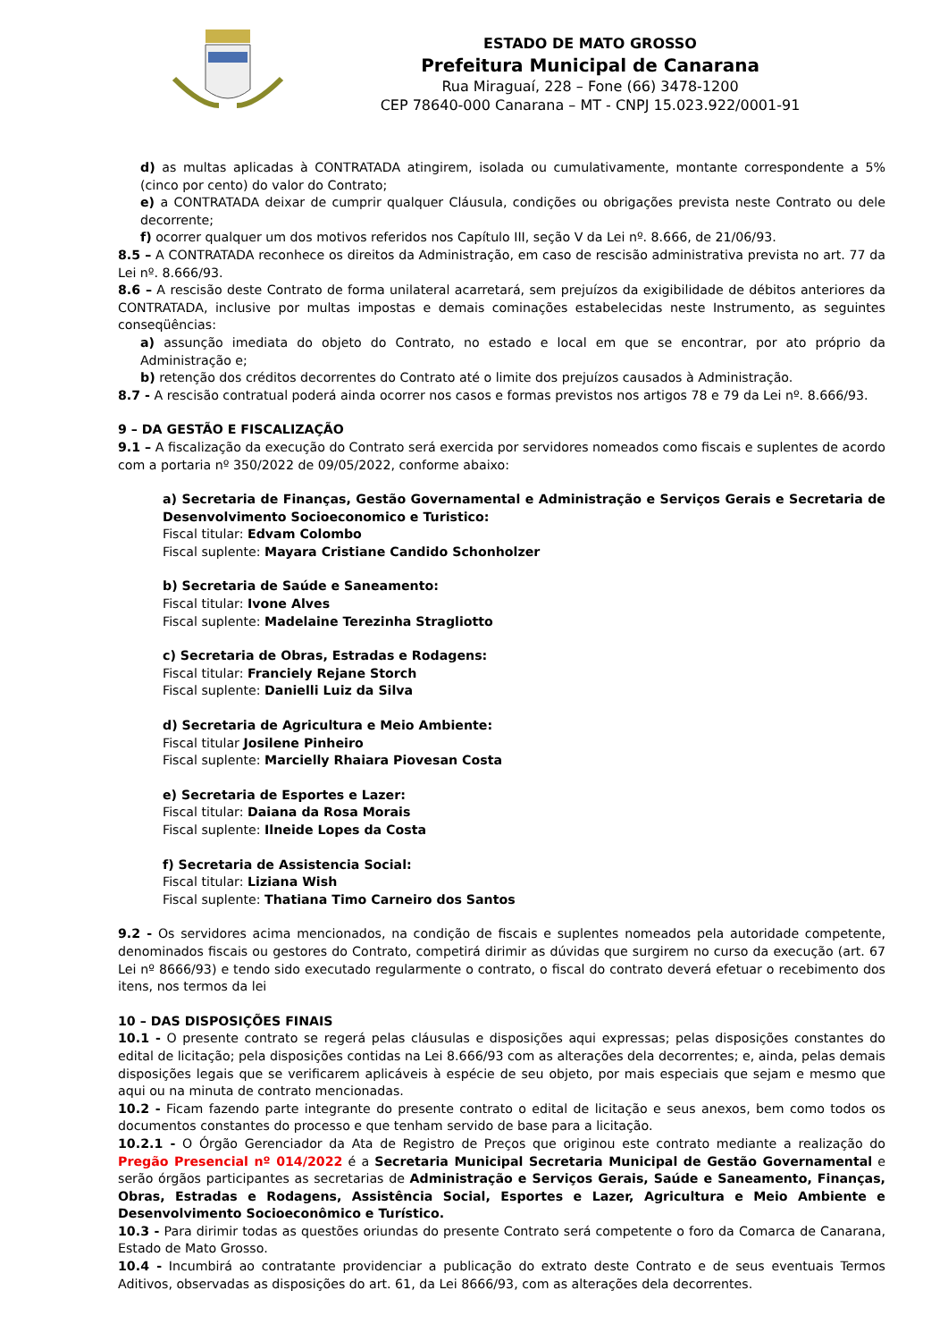ESTADO DE MATO GROSSO
Prefeitura Municipal de Canarana
Rua Miraguaí, 228 – Fone (66) 3478-1200
CEP 78640-000 Canarana – MT - CNPJ 15.023.922/0001-91
d) as multas aplicadas à CONTRATADA atingirem, isolada ou cumulativamente, montante correspondente a 5% (cinco por cento) do valor do Contrato;
e) a CONTRATADA deixar de cumprir qualquer Cláusula, condições ou obrigações prevista neste Contrato ou dele decorrente;
f) ocorrer qualquer um dos motivos referidos nos Capítulo III, seção V da Lei nº. 8.666, de 21/06/93.
8.5 – A CONTRATADA reconhece os direitos da Administração, em caso de rescisão administrativa prevista no art. 77 da Lei nº. 8.666/93.
8.6 – A rescisão deste Contrato de forma unilateral acarretará, sem prejuízos da exigibilidade de débitos anteriores da CONTRATADA, inclusive por multas impostas e demais cominações estabelecidas neste Instrumento, as seguintes conseqüências:
a) assunção imediata do objeto do Contrato, no estado e local em que se encontrar, por ato próprio da Administração e;
b) retenção dos créditos decorrentes do Contrato até o limite dos prejuízos causados à Administração.
8.7 - A rescisão contratual poderá ainda ocorrer nos casos e formas previstos nos artigos 78 e 79 da Lei nº. 8.666/93.
9 – DA GESTÃO E FISCALIZAÇÃO
9.1 – A fiscalização da execução do Contrato será exercida por servidores nomeados como fiscais e suplentes de acordo com a portaria nº 350/2022 de 09/05/2022, conforme abaixo:
a) Secretaria de Finanças, Gestão Governamental e Administração e Serviços Gerais e Secretaria de Desenvolvimento Socioeconomico e Turistico:
Fiscal titular: Edvam Colombo
Fiscal suplente: Mayara Cristiane Candido Schonholzer
b) Secretaria de Saúde e Saneamento:
Fiscal titular: Ivone Alves
Fiscal suplente: Madelaine Terezinha Stragliotto
c) Secretaria de Obras, Estradas e Rodagens:
Fiscal titular: Franciely Rejane Storch
Fiscal suplente: Danielli Luiz da Silva
d) Secretaria de Agricultura e Meio Ambiente:
Fiscal titular Josilene Pinheiro
Fiscal suplente: Marcielly Rhaiara Piovesan Costa
e) Secretaria de Esportes e Lazer:
Fiscal titular: Daiana da Rosa Morais
Fiscal suplente: Ilneide Lopes da Costa
f) Secretaria de Assistencia Social:
Fiscal titular: Liziana Wish
Fiscal suplente: Thatiana Timo Carneiro dos Santos
9.2 - Os servidores acima mencionados, na condição de fiscais e suplentes nomeados pela autoridade competente, denominados fiscais ou gestores do Contrato, competirá dirimir as dúvidas que surgirem no curso da execução (art. 67 Lei nº 8666/93) e tendo sido executado regularmente o contrato, o fiscal do contrato deverá efetuar o recebimento dos itens, nos termos da lei
10 – DAS DISPOSIÇÕES FINAIS
10.1 - O presente contrato se regerá pelas cláusulas e disposições aqui expressas; pelas disposições constantes do edital de licitação; pela disposições contidas na Lei 8.666/93 com as alterações dela decorrentes; e, ainda, pelas demais disposições legais que se verificarem aplicáveis à espécie de seu objeto, por mais especiais que sejam e mesmo que aqui ou na minuta de contrato mencionadas.
10.2 - Ficam fazendo parte integrante do presente contrato o edital de licitação e seus anexos, bem como todos os documentos constantes do processo e que tenham servido de base para a licitação.
10.2.1 - O Órgão Gerenciador da Ata de Registro de Preços que originou este contrato mediante a realização do Pregão Presencial nº 014/2022 é a Secretaria Municipal Secretaria Municipal de Gestão Governamental e serão órgãos participantes as secretarias de Administração e Serviços Gerais, Saúde e Saneamento, Finanças, Obras, Estradas e Rodagens, Assistência Social, Esportes e Lazer, Agricultura e Meio Ambiente e Desenvolvimento Socioeconômico e Turístico.
10.3 - Para dirimir todas as questões oriundas do presente Contrato será competente o foro da Comarca de Canarana, Estado de Mato Grosso.
10.4 - Incumbirá ao contratante providenciar a publicação do extrato deste Contrato e de seus eventuais Termos Aditivos, observadas as disposições do art. 61, da Lei 8666/93, com as alterações dela decorrentes.